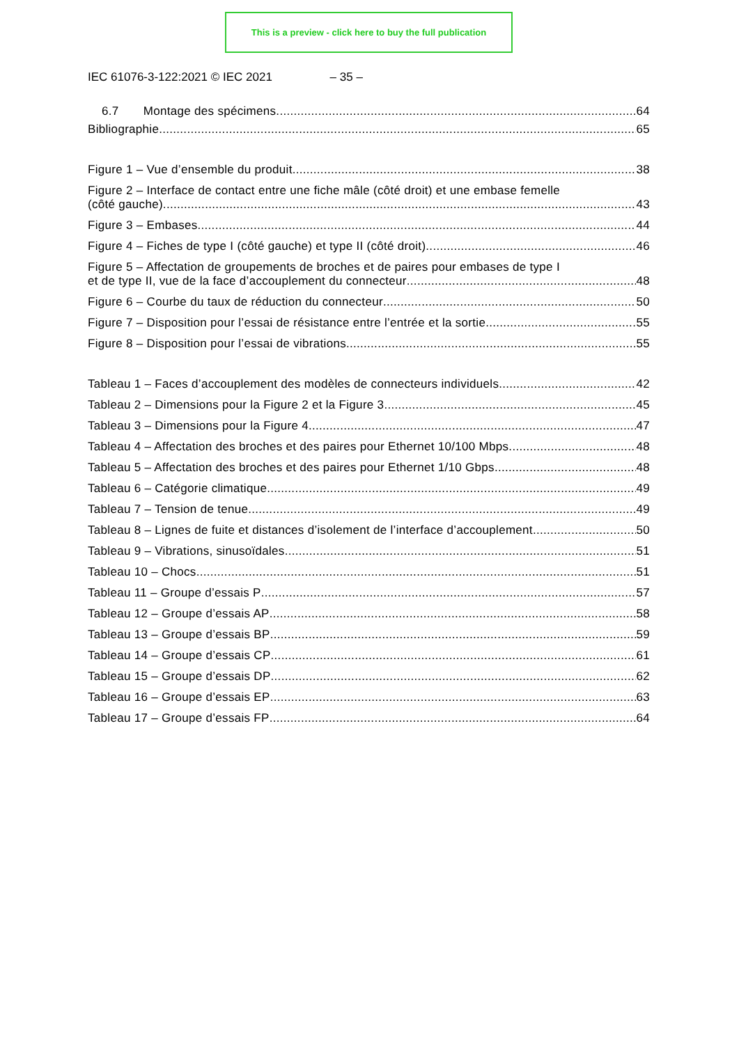This is a preview - click here to buy the full publication
IEC 61076-3-122:2021 © IEC 2021 – 35 –
6.7 Montage des spécimens 64
Bibliographie 65
Figure 1 – Vue d’ensemble du produit 38
Figure 2 – Interface de contact entre une fiche mâle (côté droit) et une embase femelle
(côté gauche) 43
Figure 3 – Embases 44
Figure 4 – Fiches de type I (côté gauche) et type II (côté droit) 46
Figure 5 – Affectation de groupements de broches et de paires pour embases de type I
et de type II, vue de la face d’accouplement du connecteur 48
Figure 6 – Courbe du taux de réduction du connecteur 50
Figure 7 – Disposition pour l’essai de résistance entre l’entrée et la sortie 55
Figure 8 – Disposition pour l’essai de vibrations 55
Tableau 1 – Faces d’accouplement des modèles de connecteurs individuels 42
Tableau 2 – Dimensions pour la Figure 2 et la Figure 3 45
Tableau 3 – Dimensions pour la Figure 4 47
Tableau 4 – Affectation des broches et des paires pour Ethernet 10/100 Mbps 48
Tableau 5 – Affectation des broches et des paires pour Ethernet 1/10 Gbps 48
Tableau 6 – Catégorie climatique 49
Tableau 7 – Tension de tenue 49
Tableau 8 – Lignes de fuite et distances d’isolement de l’interface d’accouplement 50
Tableau 9 – Vibrations, sinusoïdales 51
Tableau 10 – Chocs 51
Tableau 11 – Groupe d’essais P 57
Tableau 12 – Groupe d’essais AP 58
Tableau 13 – Groupe d’essais BP 59
Tableau 14 – Groupe d’essais CP 61
Tableau 15 – Groupe d’essais DP 62
Tableau 16 – Groupe d’essais EP 63
Tableau 17 – Groupe d’essais FP 64